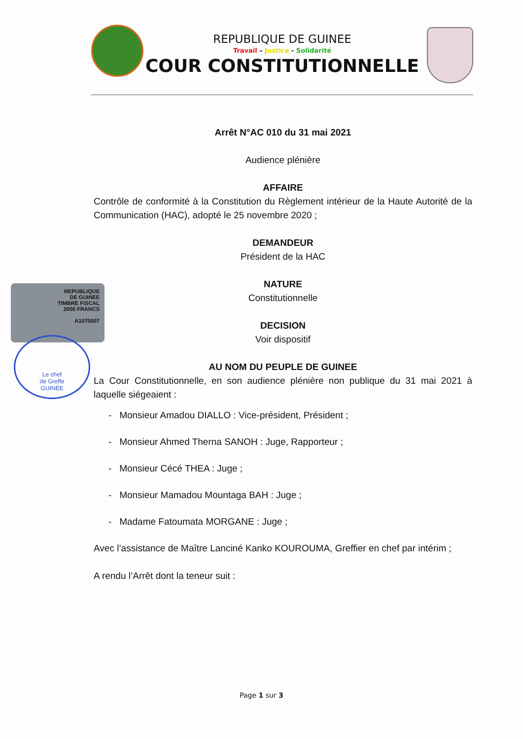REPUBLIQUE DE GUINEE
Travail – Justice - Solidarité
COUR CONSTITUTIONNELLE
REPUBLIQUE
DE GUINEE
TIMBRE FISCAL
2000 FRANCS
A1070007
Le chef
de Greffe
GUINÉE
Arrêt N°AC 010 du 31 mai 2021
Audience plénière
AFFAIRE
Contrôle de conformité à la Constitution du Règlement intérieur de la Haute Autorité de la Communication (HAC), adopté le 25 novembre 2020 ;
DEMANDEUR
Président de la HAC
NATURE
Constitutionnelle
DECISION
Voir dispositif
AU NOM DU PEUPLE DE GUINEE
La Cour Constitutionnelle, en son audience plénière non publique du 31 mai 2021 à laquelle siégeaient :
- Monsieur Amadou DIALLO : Vice-président, Président ;
- Monsieur Ahmed Therna SANOH : Juge, Rapporteur ;
- Monsieur Cécé THEA : Juge ;
- Monsieur Mamadou Mountaga BAH : Juge ;
- Madame Fatoumata MORGANE : Juge ;
Avec l’assistance de Maître Lanciné Kanko KOUROUMA, Greffier en chef par intérim ;
A rendu l’Arrêt dont la teneur suit :
Page 1 sur 3